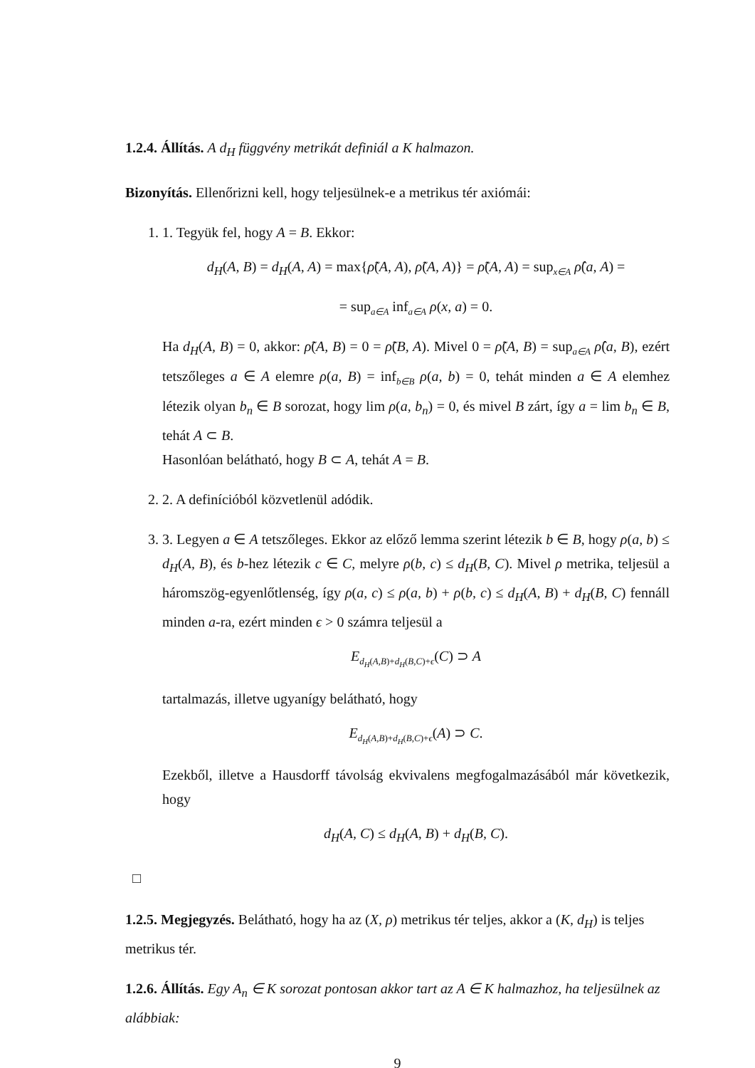1.2.4. Állítás. A d<sub>H</sub> függvény metrikát definiál a K halmazon.
Bizonyítás. Ellenőrizni kell, hogy teljesülnek-e a metrikus tér axiómái:
1. 1. Tegyük fel, hogy A = B. Ekkor:
d<sub>H</sub>(A, B) = d<sub>H</sub>(A, A) = max{ρ̃(A, A), ρ̃(A, A)} = ρ̃(A, A) = sup<sub>x∈A</sub> ρ̂(a, A) =
= sup<sub>a∈A</sub> inf<sub>a∈A</sub> ρ(x, a) = 0.
Ha d<sub>H</sub>(A, B) = 0, akkor: ρ̃(A, B) = 0 = ρ̃(B, A). Mivel 0 = ρ̃(A, B) = sup<sub>a∈A</sub> ρ̂(a, B), ezért tetszőleges a ∈ A elemre ρ(a, B) = inf<sub>b∈B</sub> ρ(a, b) = 0, tehát minden a ∈ A elemhez létezik olyan b<sub>n</sub> ∈ B sorozat, hogy lim ρ(a, b<sub>n</sub>) = 0, és mivel B zárt, így a = lim b<sub>n</sub> ∈ B, tehát A ⊂ B.
Hasonlóan belátható, hogy B ⊂ A, tehát A = B.
2. 2. A definícióból közvetlenül adódik.
3. 3. Legyen a ∈ A tetszőleges. Ekkor az előző lemma szerint létezik b ∈ B, hogy ρ(a, b) ≤ d<sub>H</sub>(A, B), és b-hez létezik c ∈ C, melyre ρ(b, c) ≤ d<sub>H</sub>(B, C). Mivel ρ metrika, teljesül a háromszög-egyenlőtlenség, így ρ(a, c) ≤ ρ(a, b) + ρ(b, c) ≤ d<sub>H</sub>(A, B) + d<sub>H</sub>(B, C) fennáll minden a-ra, ezért minden ϵ > 0 számra teljesül a
E<sub>d<sub>H</sub>(A,B)+d<sub>H</sub>(B,C)+ϵ</sub>(C) ⊃ A
tartalmazás, illetve ugyanígy belátható, hogy
E<sub>d<sub>H</sub>(A,B)+d<sub>H</sub>(B,C)+ϵ</sub>(A) ⊃ C.
Ezekből, illetve a Hausdorff távolság ekvivalens megfogalmazásából már következik, hogy
d<sub>H</sub>(A, C) ≤ d<sub>H</sub>(A, B) + d<sub>H</sub>(B, C).
□
1.2.5. Megjegyzés. Belátható, hogy ha az (X, ρ) metrikus tér teljes, akkor a (K, d<sub>H</sub>) is teljes metrikus tér.
1.2.6. Állítás. Egy A<sub>n</sub> ∈ K sorozat pontosan akkor tart az A ∈ K halmazhoz, ha teljesülnek az alábbiak:
9